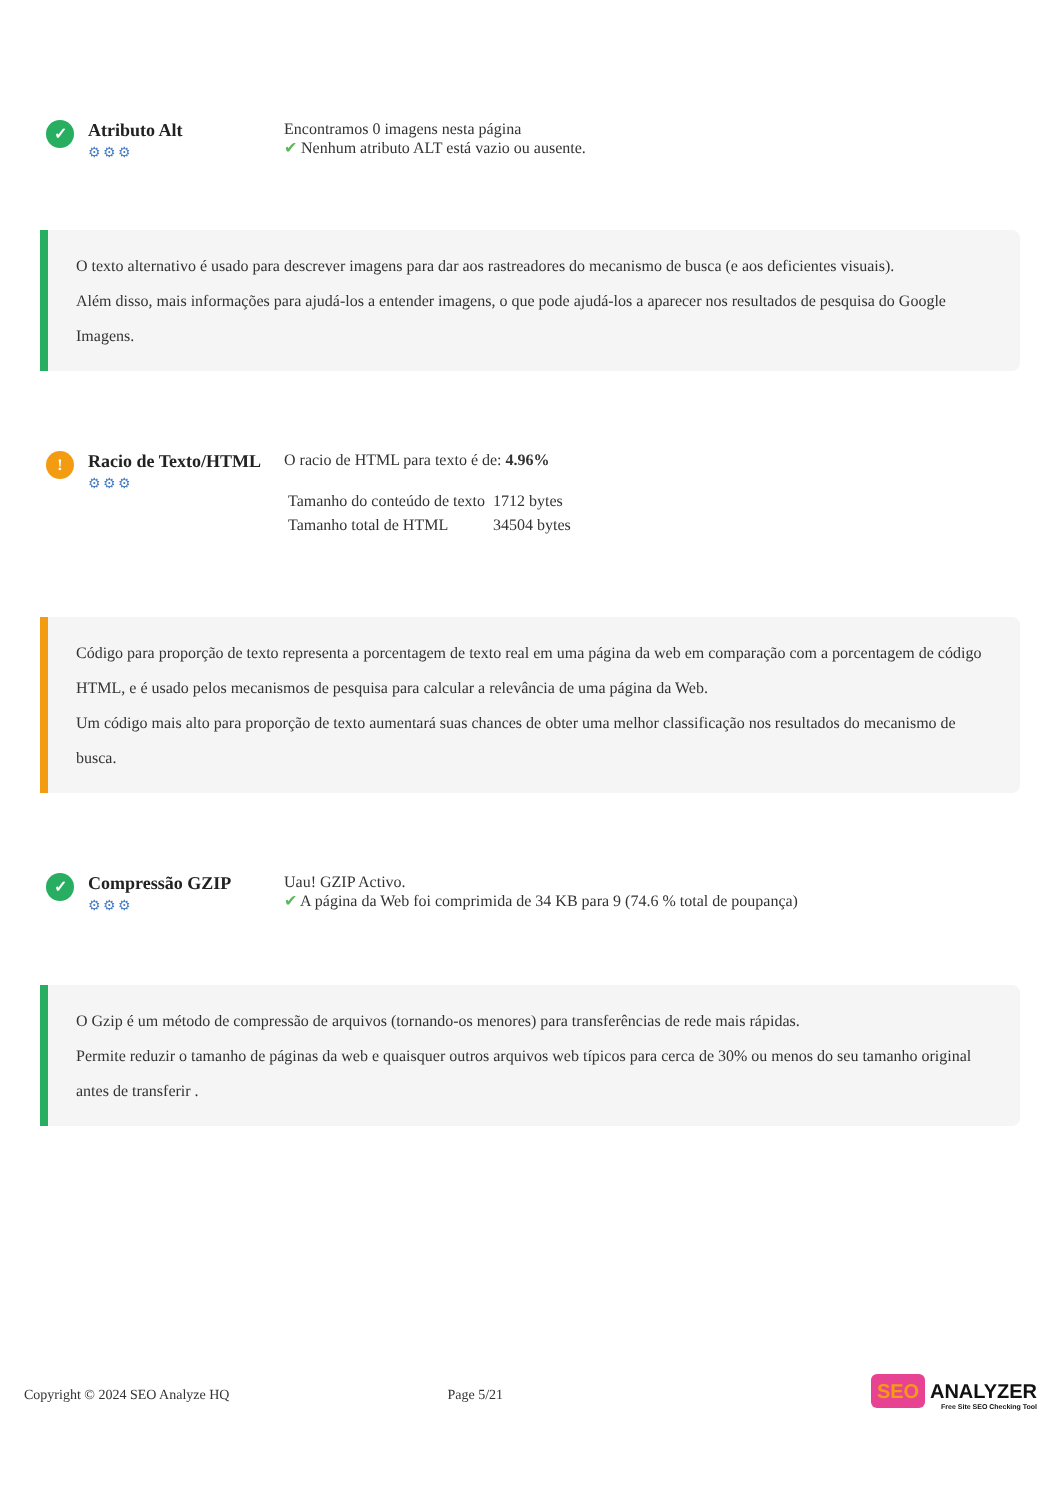✓
Atributo Alt
⚙⚙⚙
Encontramos 0 imagens nesta página
✔ Nenhum atributo ALT está vazio ou ausente.
O texto alternativo é usado para descrever imagens para dar aos rastreadores do mecanismo de busca (e aos deficientes visuais).
Além disso, mais informações para ajudá-los a entender imagens, o que pode ajudá-los a aparecer nos resultados de pesquisa do Google Imagens.
!
Racio de Texto/HTML
⚙⚙⚙
O racio de HTML para texto é de: 4.96%
| Tamanho do conteúdo de texto | 1712 bytes |
| Tamanho total de HTML | 34504 bytes |
Código para proporção de texto representa a porcentagem de texto real em uma página da web em comparação com a porcentagem de código HTML, e é usado pelos mecanismos de pesquisa para calcular a relevância de uma página da Web.
Um código mais alto para proporção de texto aumentará suas chances de obter uma melhor classificação nos resultados do mecanismo de busca.
✓
Compressão GZIP
⚙⚙⚙
Uau! GZIP Activo.
✔ A página da Web foi comprimida de 34 KB para 9 (74.6 % total de poupança)
O Gzip é um método de compressão de arquivos (tornando-os menores) para transferências de rede mais rápidas.
Permite reduzir o tamanho de páginas da web e quaisquer outros arquivos web típicos para cerca de 30% ou menos do seu tamanho original antes de transferir .
Copyright © 2024 SEO Analyze HQ
Page 5/21
SEO ANALYZER
Free Site SEO Checking Tool